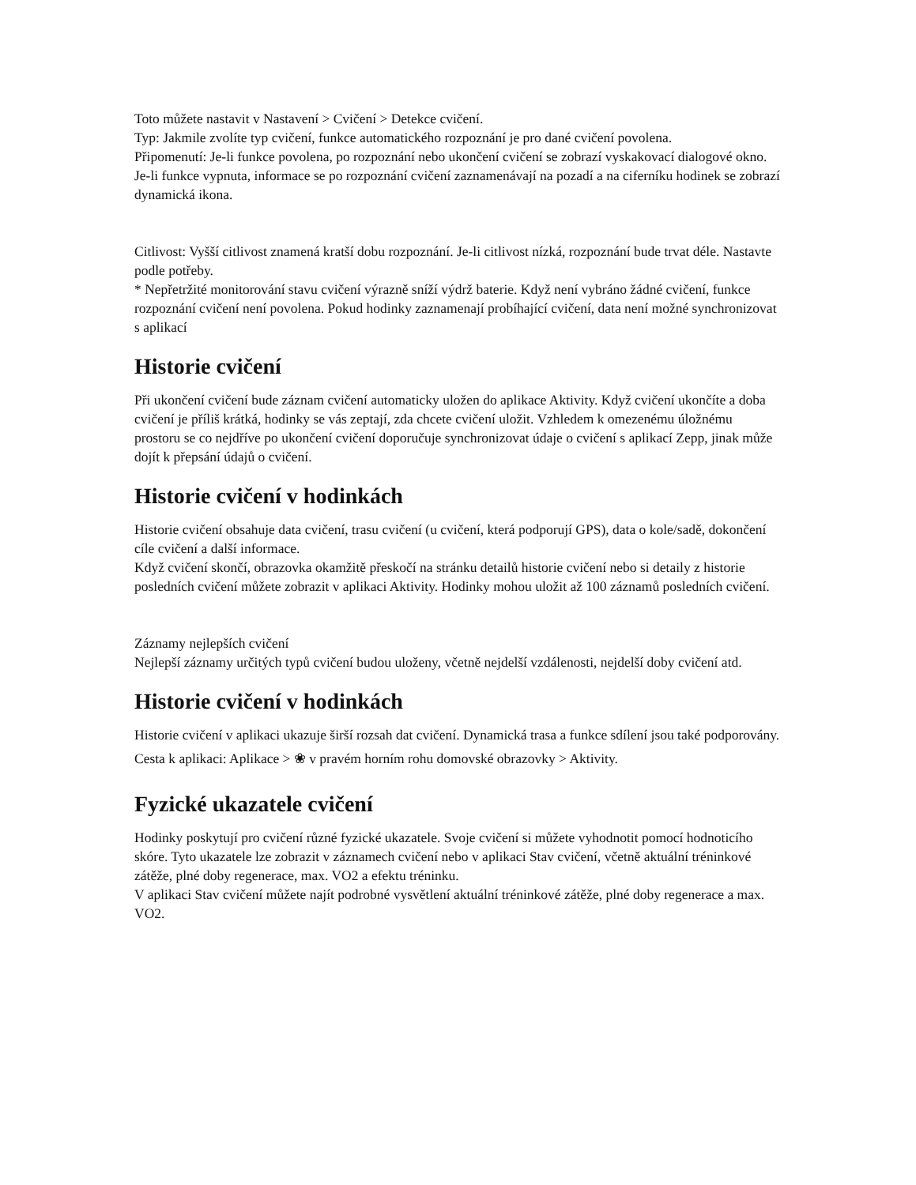Toto můžete nastavit v Nastavení > Cvičení > Detekce cvičení.
Typ: Jakmile zvolíte typ cvičení, funkce automatického rozpoznání je pro dané cvičení povolena.
Připomenutí: Je-li funkce povolena, po rozpoznání nebo ukončení cvičení se zobrazí vyskakovací dialogové okno. Je-li funkce vypnuta, informace se po rozpoznání cvičení zaznamenávají na pozadí a na ciferníku hodinek se zobrazí dynamická ikona.
Citlivost: Vyšší citlivost znamená kratší dobu rozpoznání. Je-li citlivost nízká, rozpoznání bude trvat déle. Nastavte podle potřeby.
* Nepřetržité monitorování stavu cvičení výrazně sníží výdrž baterie. Když není vybráno žádné cvičení, funkce rozpoznání cvičení není povolena. Pokud hodinky zaznamenají probíhající cvičení, data není možné synchronizovat s aplikací
Historie cvičení
Při ukončení cvičení bude záznam cvičení automaticky uložen do aplikace Aktivity. Když cvičení ukončíte a doba cvičení je příliš krátká, hodinky se vás zeptají, zda chcete cvičení uložit. Vzhledem k omezenému úložnému prostoru se co nejdříve po ukončení cvičení doporučuje synchronizovat údaje o cvičení s aplikací Zepp, jinak může dojít k přepsání údajů o cvičení.
Historie cvičení v hodinkách
Historie cvičení obsahuje data cvičení, trasu cvičení (u cvičení, která podporují GPS), data o kole/sadě, dokončení cíle cvičení a další informace.
Když cvičení skončí, obrazovka okamžitě přeskočí na stránku detailů historie cvičení nebo si detaily z historie posledních cvičení můžete zobrazit v aplikaci Aktivity. Hodinky mohou uložit až 100 záznamů posledních cvičení.
Záznamy nejlepších cvičení
Nejlepší záznamy určitých typů cvičení budou uloženy, včetně nejdelší vzdálenosti, nejdelší doby cvičení atd.
Historie cvičení v hodinkách
Historie cvičení v aplikaci ukazuje širší rozsah dat cvičení. Dynamická trasa a funkce sdílení jsou také podporovány.
Cesta k aplikaci: Aplikace > ❀ v pravém horním rohu domovské obrazovky > Aktivity.
Fyzické ukazatele cvičení
Hodinky poskytují pro cvičení různé fyzické ukazatele. Svoje cvičení si můžete vyhodnotit pomocí hodnoticího skóre. Tyto ukazatele lze zobrazit v záznamech cvičení nebo v aplikaci Stav cvičení, včetně aktuální tréninkové zátěže, plné doby regenerace, max. VO2 a efektu tréninku.
V aplikaci Stav cvičení můžete najít podrobné vysvětlení aktuální tréninkové zátěže, plné doby regenerace a max. VO2.